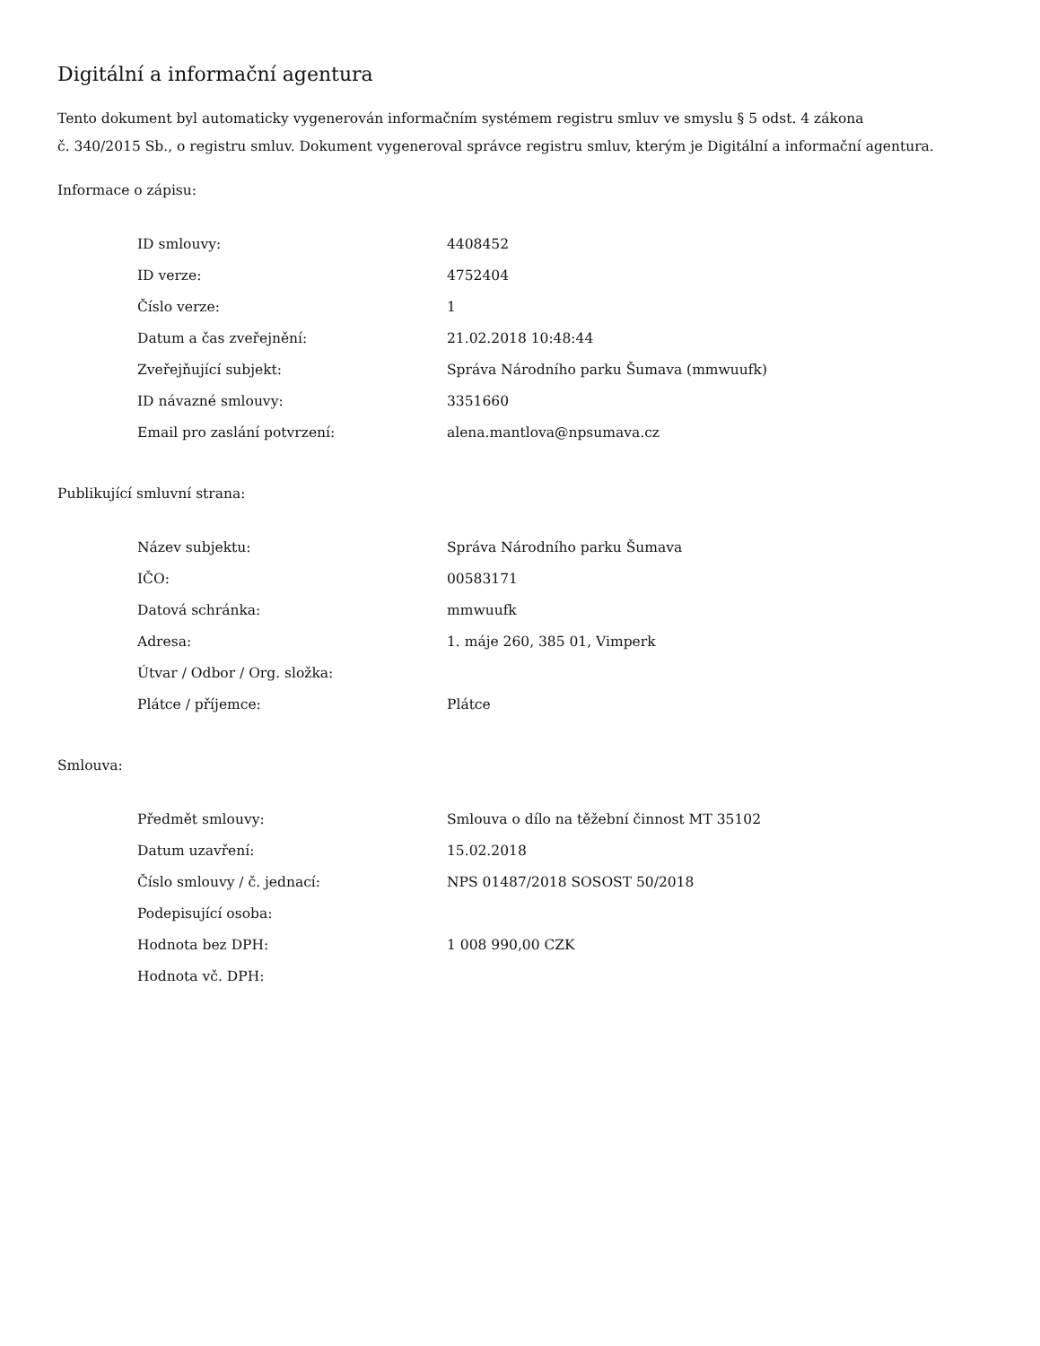Digitální a informační agentura
Tento dokument byl automaticky vygenerován informačním systémem registru smluv ve smyslu § 5 odst. 4 zákona
č. 340/2015 Sb., o registru smluv. Dokument vygeneroval správce registru smluv, kterým je Digitální a informační agentura.
Informace o zápisu:
| ID smlouvy: | 4408452 |
| ID verze: | 4752404 |
| Číslo verze: | 1 |
| Datum a čas zveřejnění: | 21.02.2018 10:48:44 |
| Zveřejňující subjekt: | Správa Národního parku Šumava (mmwuufk) |
| ID návazné smlouvy: | 3351660 |
| Email pro zaslání potvrzení: | alena.mantlova@npsumava.cz |
Publikující smluvní strana:
| Název subjektu: | Správa Národního parku Šumava |
| IČO: | 00583171 |
| Datová schránka: | mmwuufk |
| Adresa: | 1. máje 260, 385 01, Vimperk |
| Útvar / Odbor / Org. složka: | |
| Plátce / příjemce: | Plátce |
Smlouva:
| Předmět smlouvy: | Smlouva o dílo na těžební činnost MT 35102 |
| Datum uzavření: | 15.02.2018 |
| Číslo smlouvy / č. jednací: | NPS 01487/2018 SOSOST 50/2018 |
| Podepisující osoba: | |
| Hodnota bez DPH: | 1 008 990,00 CZK |
| Hodnota vč. DPH: | |